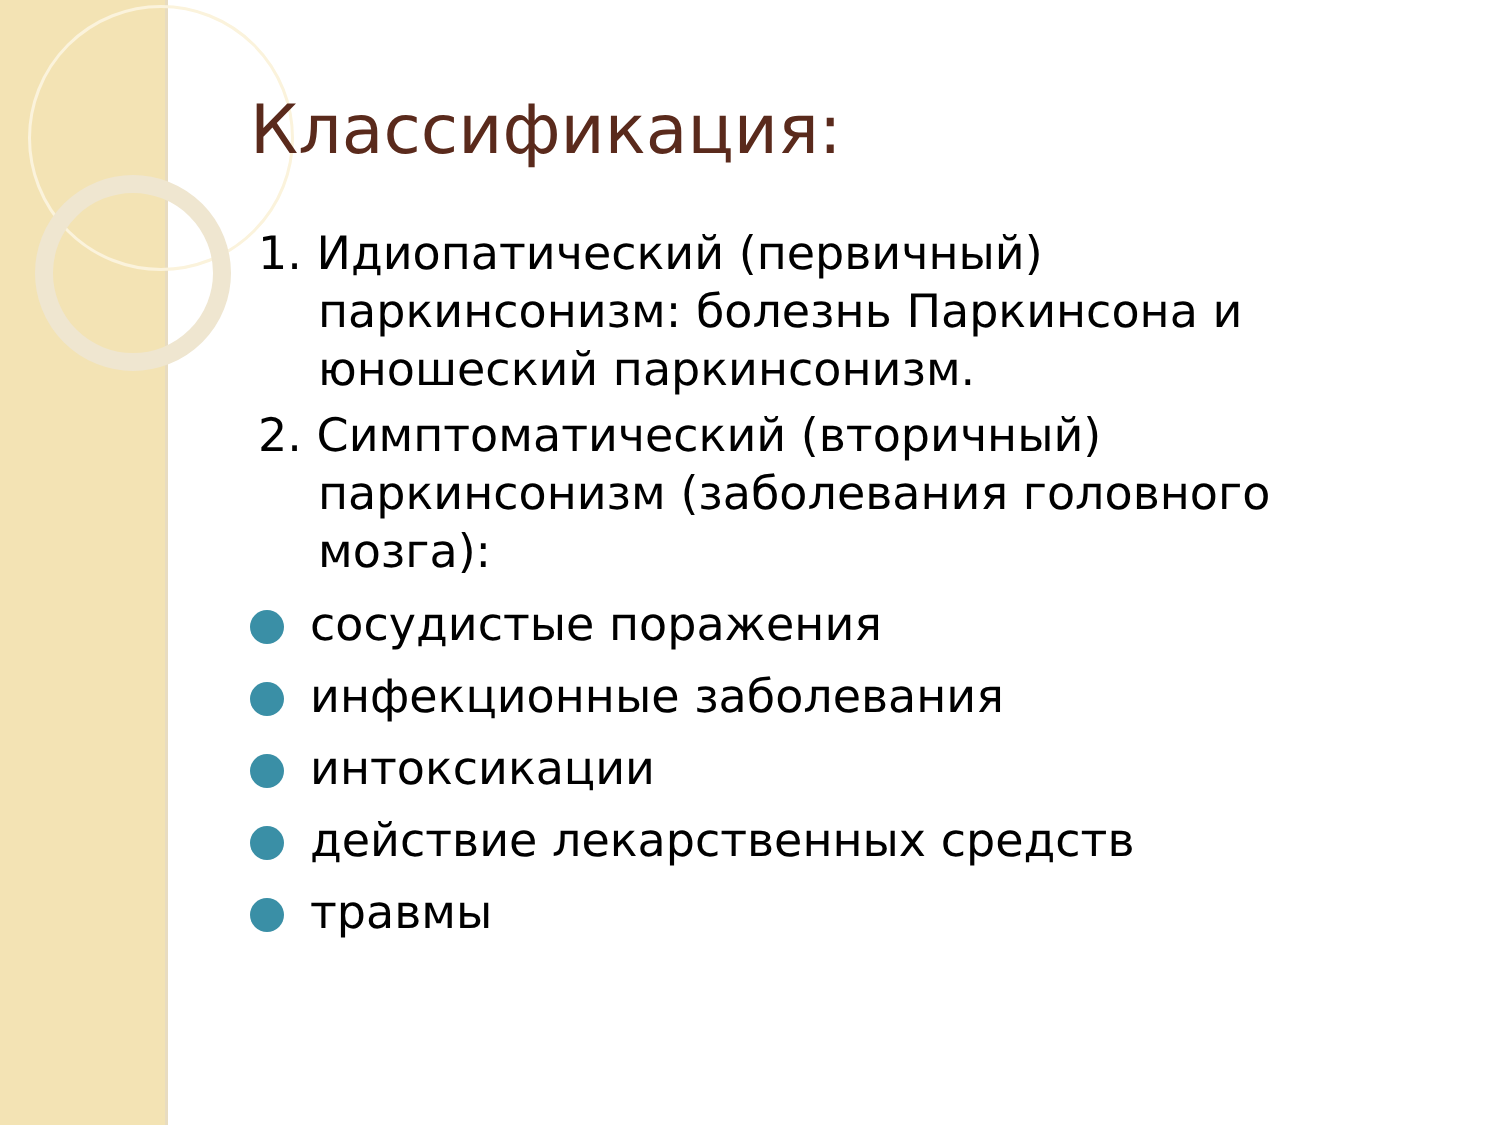Классификация:
1. Идиопатический (первичный) паркинсонизм: болезнь Паркинсона и юношеский паркинсонизм.
2. Симптоматический (вторичный) паркинсонизм (заболевания головного мозга):
сосудистые поражения
инфекционные заболевания
интоксикации
действие лекарственных средств
травмы